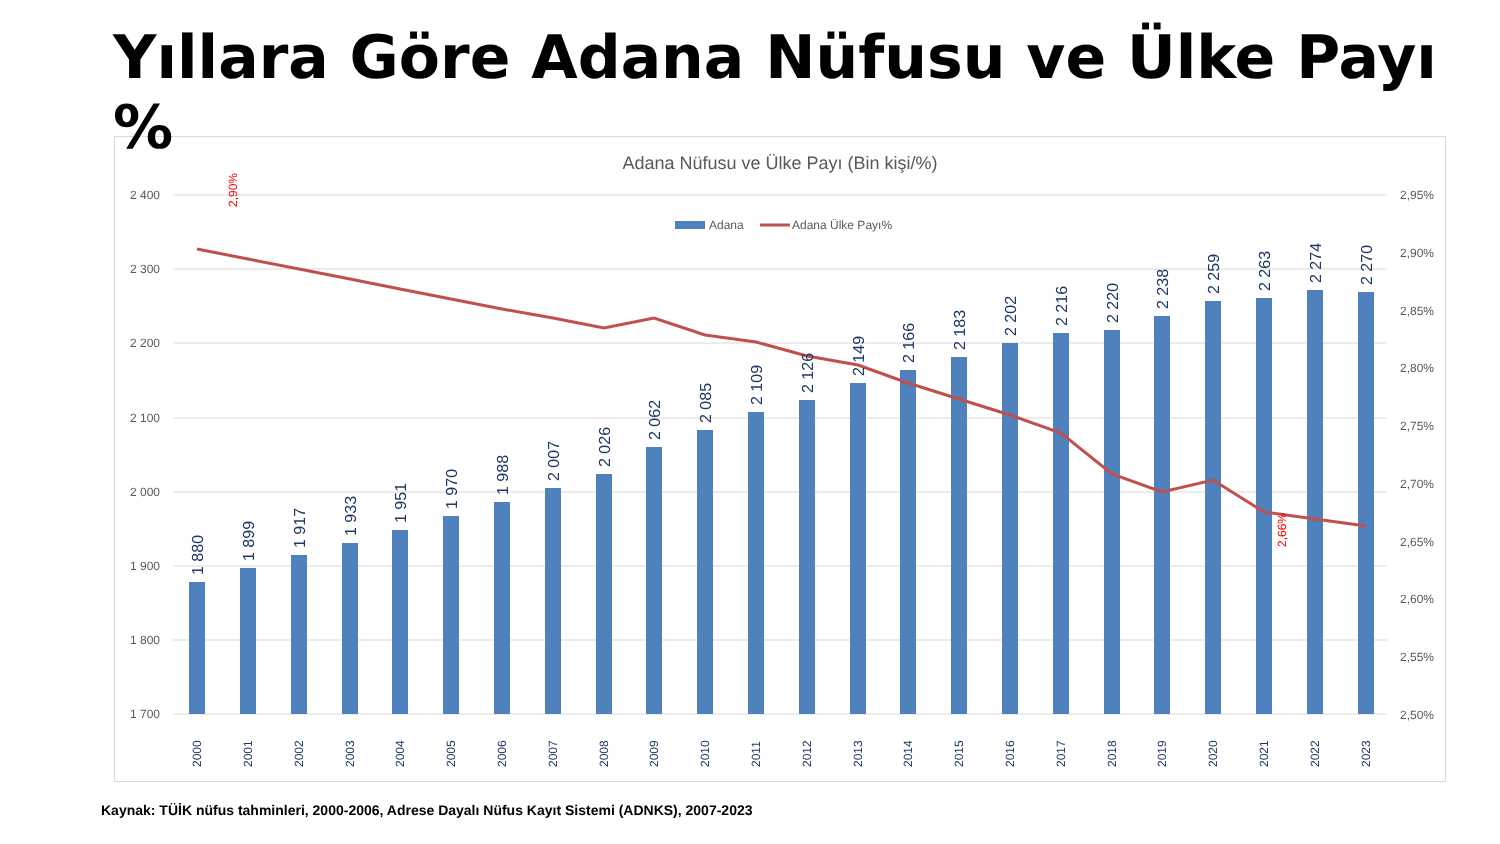Yıllara Göre Adana Nüfusu ve Ülke Payı %
Adana Nüfusu ve Ülke Payı (Bin kişi/%)
2 400
2 300
2 200
2 100
2 000
1 900
1 800
1 700
2,95%
2,90%
2,85%
2,80%
2,75%
2,70%
2,65%
2,60%
2,55%
2,50%
Adana
Adana Ülke Payı%
1 880
1 899
1 917
1 933
1 951
1 970
1 988
2 007
2 026
2 062
2 085
2 109
2 126
2 149
2 166
2 183
2 202
2 216
2 220
2 238
2 259
2 263
2 274
2 270
2,90%
2,66%
2000
2001
2002
2003
2004
2005
2006
2007
2008
2009
2010
2011
2012
2013
2014
2015
2016
2017
2018
2019
2020
2021
2022
2023
Kaynak: TÜİK nüfus tahminleri, 2000-2006, Adrese Dayalı Nüfus Kayıt Sistemi (ADNKS), 2007-2023